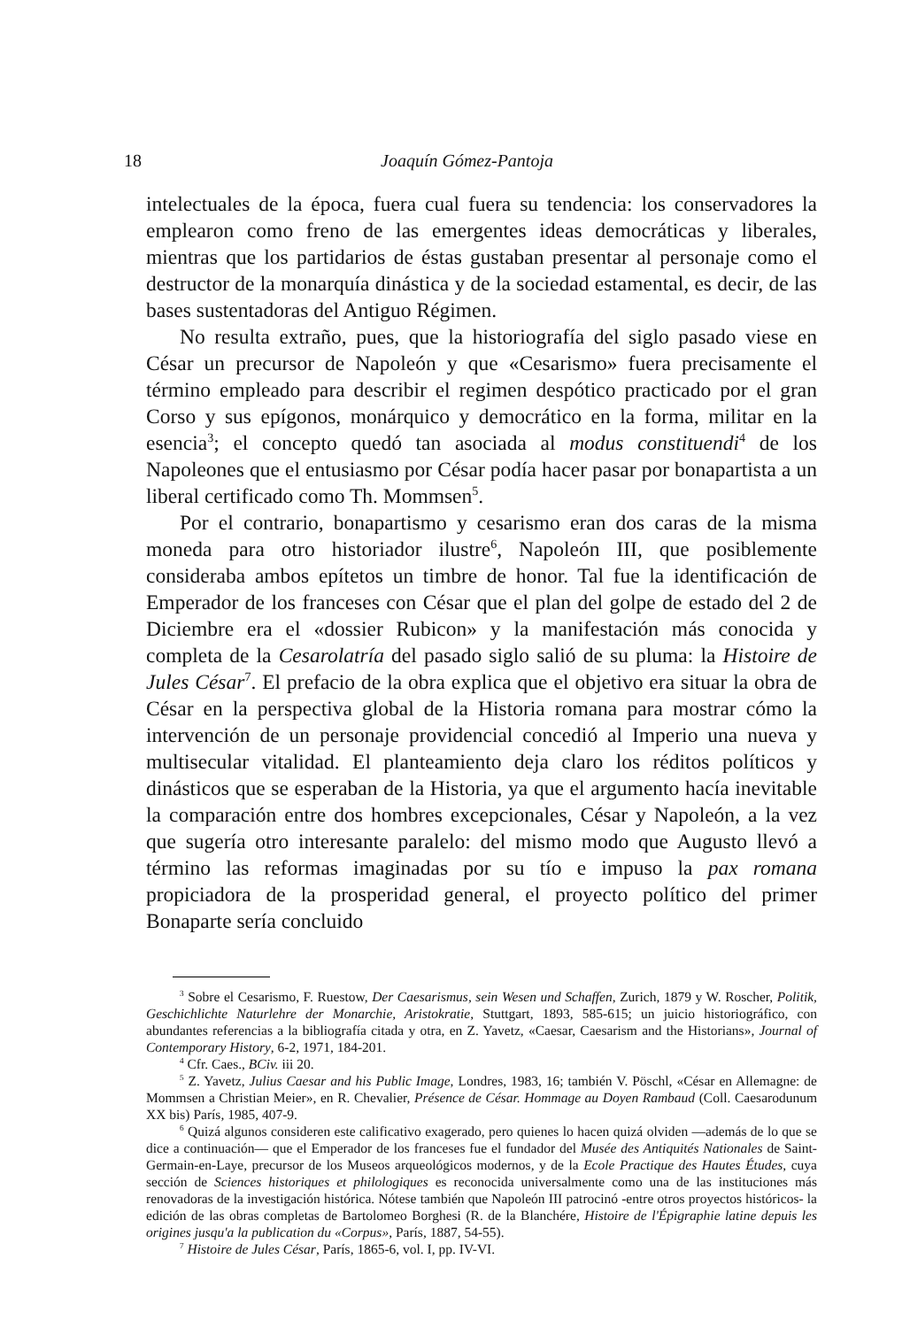18 Joaquín Gómez-Pantoja
intelectuales de la época, fuera cual fuera su tendencia: los conservadores la emplearon como freno de las emergentes ideas democráticas y liberales, mientras que los partidarios de éstas gustaban presentar al personaje como el destructor de la monarquía dinástica y de la sociedad estamental, es decir, de las bases sustentadoras del Antiguo Régimen.
No resulta extraño, pues, que la historiografía del siglo pasado viese en César un precursor de Napoleón y que «Cesarismo» fuera precisamente el término empleado para describir el regimen despótico practicado por el gran Corso y sus epígonos, monárquico y democrático en la forma, militar en la esencia<sup>3</sup>; el concepto quedó tan asociada al modus constituendi<sup>4</sup> de los Napoleones que el entusiasmo por César podía hacer pasar por bonapartista a un liberal certificado como Th. Mommsen<sup>5</sup>.
Por el contrario, bonapartismo y cesarismo eran dos caras de la misma moneda para otro historiador ilustre<sup>6</sup>, Napoleón III, que posiblemente consideraba ambos epítetos un timbre de honor. Tal fue la identificación de Emperador de los franceses con César que el plan del golpe de estado del 2 de Diciembre era el «dossier Rubicon» y la manifestación más conocida y completa de la Cesarolatría del pasado siglo salió de su pluma: la Histoire de Jules César<sup>7</sup>. El prefacio de la obra explica que el objetivo era situar la obra de César en la perspectiva global de la Historia romana para mostrar cómo la intervención de un personaje providencial concedió al Imperio una nueva y multisecular vitalidad. El planteamiento deja claro los réditos políticos y dinásticos que se esperaban de la Historia, ya que el argumento hacía inevitable la comparación entre dos hombres excepcionales, César y Napoleón, a la vez que sugería otro interesante paralelo: del mismo modo que Augusto llevó a término las reformas imaginadas por su tío e impuso la pax romana propiciadora de la prosperidad general, el proyecto político del primer Bonaparte sería concluido
<sup>3</sup> Sobre el Cesarismo, F. Ruestow, Der Caesarismus, sein Wesen und Schaffen, Zurich, 1879 y W. Roscher, Politik, Geschichlichte Naturlehre der Monarchie, Aristokratie, Stuttgart, 1893, 585-615; un juicio historiográfico, con abundantes referencias a la bibliografía citada y otra, en Z. Yavetz, «Caesar, Caesarism and the Historians», Journal of Contemporary History, 6-2, 1971, 184-201.
<sup>4</sup> Cfr. Caes., BCiv. iii 20.
<sup>5</sup> Z. Yavetz, Julius Caesar and his Public Image, Londres, 1983, 16; también V. Pöschl, «César en Allemagne: de Mommsen a Christian Meier», en R. Chevalier, Présence de César. Hommage au Doyen Rambaud (Coll. Caesarodunum XX bis) París, 1985, 407-9.
<sup>6</sup> Quizá algunos consideren este calificativo exagerado, pero quienes lo hacen quizá olviden —además de lo que se dice a continuación— que el Emperador de los franceses fue el fundador del Musée des Antiquités Nationales de Saint-Germain-en-Laye, precursor de los Museos arqueológicos modernos, y de la Ecole Practique des Hautes Études, cuya sección de Sciences historiques et philologiques es reconocida universalmente como una de las instituciones más renovadoras de la investigación histórica. Nótese también que Napoleón III patrocinó -entre otros proyectos históricos- la edición de las obras completas de Bartolomeo Borghesi (R. de la Blanchére, Histoire de l'Épigraphie latine depuis les origines jusqu'a la publication du «Corpus», París, 1887, 54-55).
<sup>7</sup> Histoire de Jules César, París, 1865-6, vol. I, pp. IV-VI.